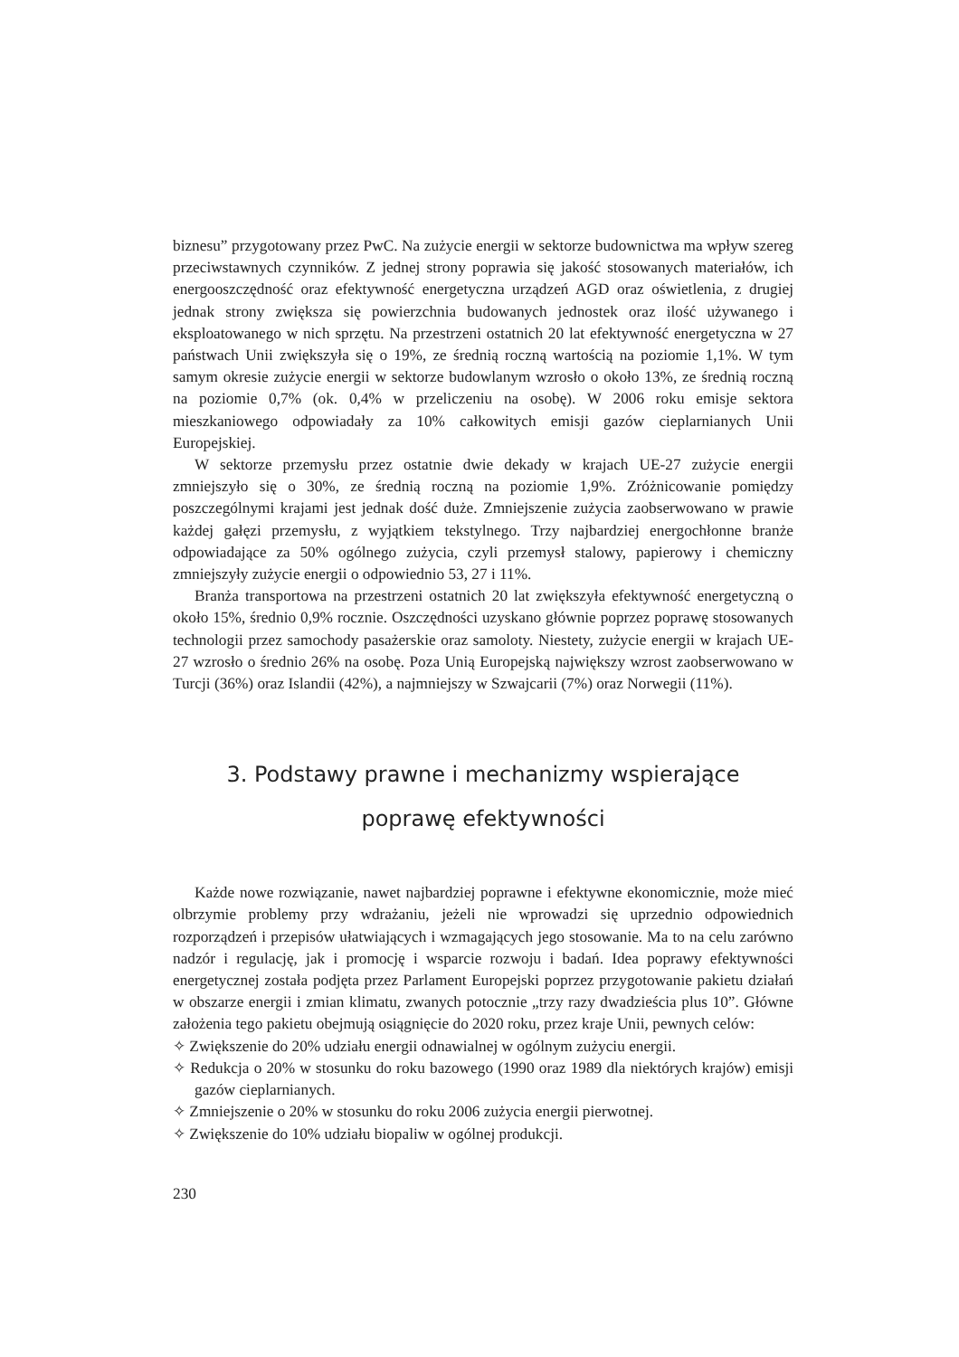biznesu” przygotowany przez PwC. Na zużycie energii w sektorze budownictwa ma wpływ szereg przeciwstawnych czynników. Z jednej strony poprawia się jakość stosowanych materiałów, ich energooszczędność oraz efektywność energetyczna urządzeń AGD oraz oświetlenia, z drugiej jednak strony zwiększa się powierzchnia budowanych jednostek oraz ilość używanego i eksploatowanego w nich sprzętu. Na przestrzeni ostatnich 20 lat efektywność energetyczna w 27 państwach Unii zwiększyła się o 19%, ze średnią roczną wartością na poziomie 1,1%. W tym samym okresie zużycie energii w sektorze budowlanym wzrosło o około 13%, ze średnią roczną na poziomie 0,7% (ok. 0,4% w przeliczeniu na osobę). W 2006 roku emisje sektora mieszkaniowego odpowiadały za 10% całkowitych emisji gazów cieplarnianych Unii Europejskiej.
W sektorze przemysłu przez ostatnie dwie dekady w krajach UE-27 zużycie energii zmniejszyło się o 30%, ze średnią roczną na poziomie 1,9%. Zróżnicowanie pomiędzy poszczególnymi krajami jest jednak dość duże. Zmniejszenie zużycia zaobserwowano w prawie każdej gałęzi przemysłu, z wyjątkiem tekstylnego. Trzy najbardziej energochłonne branże odpowiadające za 50% ogólnego zużycia, czyli przemysł stalowy, papierowy i chemiczny zmniejszyły zużycie energii o odpowiednio 53, 27 i 11%.
Branża transportowa na przestrzeni ostatnich 20 lat zwiększyła efektywność energetyczną o około 15%, średnio 0,9% rocznie. Oszczędności uzyskano głównie poprzez poprawę stosowanych technologii przez samochody pasażerskie oraz samoloty. Niestety, zużycie energii w krajach UE-27 wzrosło o średnio 26% na osobę. Poza Unią Europejską największy wzrost zaobserwowano w Turcji (36%) oraz Islandii (42%), a najmniejszy w Szwajcarii (7%) oraz Norwegii (11%).
3. Podstawy prawne i mechanizmy wspierające
poprawę efektywności
Każde nowe rozwiązanie, nawet najbardziej poprawne i efektywne ekonomicznie, może mieć olbrzymie problemy przy wdrażaniu, jeżeli nie wprowadzi się uprzednio odpowiednich rozporządzeń i przepisów ułatwiających i wzmagających jego stosowanie. Ma to na celu zarówno nadzór i regulację, jak i promocję i wsparcie rozwoju i badań. Idea poprawy efektywności energetycznej została podjęta przez Parlament Europejski poprzez przygotowanie pakietu działań w obszarze energii i zmian klimatu, zwanych potocznie „trzy razy dwadzieścia plus 10”. Główne założenia tego pakietu obejmują osiągnięcie do 2020 roku, przez kraje Unii, pewnych celów:
✧ Zwiększenie do 20% udziału energii odnawialnej w ogólnym zużyciu energii.
✧ Redukcja o 20% w stosunku do roku bazowego (1990 oraz 1989 dla niektórych krajów) emisji gazów cieplarnianych.
✧ Zmniejszenie o 20% w stosunku do roku 2006 zużycia energii pierwotnej.
✧ Zwiększenie do 10% udziału biopaliw w ogólnej produkcji.
230